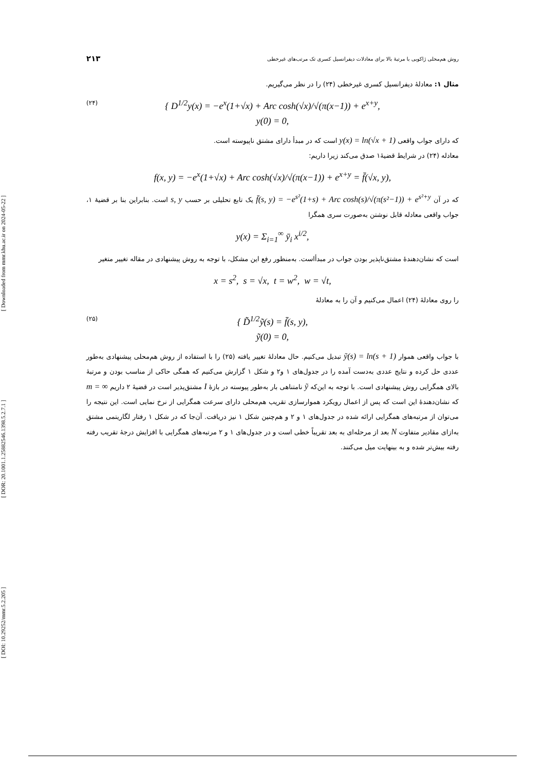[ Downloaded from mmr.khu.ac.ir on 2024-05-22 ]
[ DOR: 20.1001.1.25882546.1398.5.2.7.1 ]
[ DOI: 10.29252/mmr.5.2.205 ]
روش هم‌محلی ژاکوبی با مرتبهٔ بالا برای معادلات دیفرانسیل کسری تک مرتب‌های غیرخطی ۲۱۳
مثال ۱: معادلهٔ دیفرانسیل کسری غیرخطی (۲۴) را در نظر می‌گیریم.
{ D<sup>1/2</sup>y(x) = −e<sup>x</sup>(1+√x) + Arc cosh(√x)/√(π(x−1)) + e<sup>x+y</sup>,
y(0) = 0,
(۲۴)
که دارای جواب واقعی y(x) = ln(√x + 1) است که در مبدأ دارای مشتق ناپیوسته است.
معادله (۲۴) در شرایط قضیهٔ۱ صدق می‌کند زیرا داریم:
f(x, y) = −e<sup>x</sup>(1+√x) + Arc cosh(√x)/√(π(x−1)) + e<sup>x+y</sup> = f̄(√x, y),
که در آن f̄(s, y) = −e<sup>s²</sup>(1+s) + Arc cosh(s)/√(π(s²−1)) + e<sup>s²+y</sup> یک تابع تحلیلی بر حسب s, y است. بنابراین بنا بر قضیهٔ ۱، جواب واقعی معادله قابل نوشتن به‌صورت سری همگرا
y(x) = Σ<sub>i=1</sub><sup>∞</sup> ȳ<sub>i</sub> x<sup>i/2</sup>,
است که نشان‌دهندهٔ مشتق‌ناپذیر بودن جواب در مبدأاست. به‌منظور رفع این مشکل، با توجه به روش پیشنهادی در مقاله تغییر متغیر
x = s<sup>2</sup>, s = √x, t = w<sup>2</sup>, w = √t,
را روی معادلهٔ (۲۴) اعمال می‌کنیم و آن را به معادلهٔ
{ D̃<sup>1/2</sup>ỹ(s) = f̄(s, y),
ỹ(0) = 0,
(۲۵)
با جواب واقعی هموار ỹ(s) = ln(s + 1) تبدیل می‌کنیم. حال معادلهٔ تغییر یافته (۲۵) را با استفاده از روش هم‌محلی پیشنهادی به‌طور عددی حل کرده و نتایج عددی به‌دست آمده را در جدول‌های ۱ و۲ و شکل ۱ گزارش می‌کنیم که همگی حاکی از مناسب بودن و مرتبهٔ بالای همگرایی روش پیشنهادی است. با توجه به این‌که ỹ نامتناهی بار به‌طور پیوسته در بازهٔ I مشتق‌پذیر است در قضیهٔ ۲ داریم m = ∞ که نشان‌دهندهٔ این است که پس از اعمال رویکرد هموارسازی تقریب هم‌محلی دارای سرعت همگرایی از نرخ نمایی است. این نتیجه را می‌توان از مرتبه‌های همگرایی ارائه شده در جدول‌های ۱ و ۲ و هم‌چنین شکل ۱ نیز دریافت. آن‌جا که در شکل ۱ رفتار لگاریتمی مشتق به‌ازای مقادیر متفاوت N بعد از مرحله‌ای به بعد تقریباً خطی است و در جدول‌های ۱ و ۲ مرتبه‌های همگرایی با افزایش درجهٔ تقریب رفته رفته بیش‌تر شده و به بینهایت میل می‌کنند.